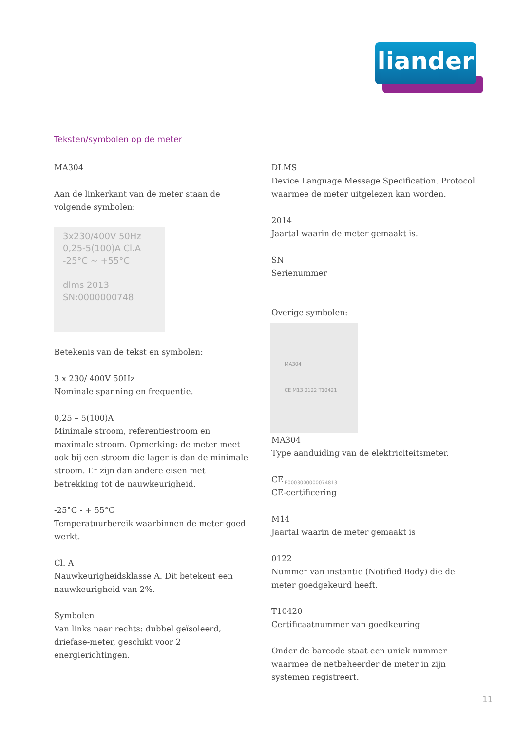liander
Teksten/symbolen op de meter
MA304
Aan de linkerkant van de meter staan de volgende symbolen:
3x230/400V 50Hz
0,25-5(100)A Cl.A
-25°C ~ +55°C
dlms 2013
SN:0000000748
Betekenis van de tekst en symbolen:
3 x 230/ 400V 50Hz
Nominale spanning en frequentie.
0,25 – 5(100)A
Minimale stroom, referentiestroom en maximale stroom. Opmerking: de meter meet ook bij een stroom die lager is dan de minimale stroom. Er zijn dan andere eisen met betrekking tot de nauwkeurigheid.
-25°C - + 55°C
Temperatuurbereik waarbinnen de meter goed werkt.
Cl. A
Nauwkeurigheidsklasse A. Dit betekent een nauwkeurigheid van 2%.
Symbolen
Van links naar rechts: dubbel geïsoleerd, driefase-meter, geschikt voor 2 energierichtingen.
DLMS
Device Language Message Specification. Protocol waarmee de meter uitgelezen kan worden.
2014
Jaartal waarin de meter gemaakt is.
SN
Serienummer
Overige symbolen:
MA304
CE M13 0122 T10421
E0003000000074813
MA304
Type aanduiding van de elektriciteitsmeter.
CE
CE-certificering
M14
Jaartal waarin de meter gemaakt is
0122
Nummer van instantie (Notified Body) die de meter goedgekeurd heeft.
T10420
Certificaatnummer van goedkeuring
Onder de barcode staat een uniek nummer waarmee de netbeheerder de meter in zijn systemen registreert.
11